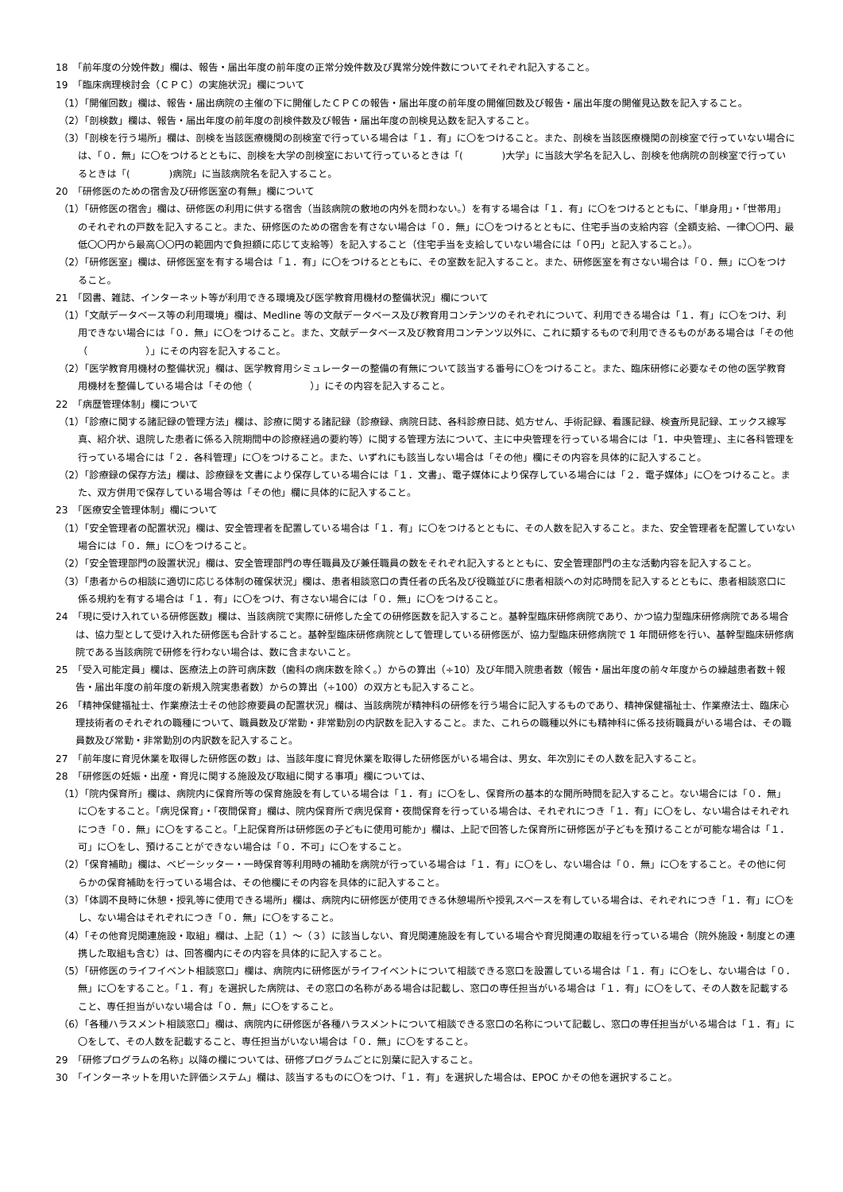18　「前年度の分娩件数」欄は、報告・届出年度の前年度の正常分娩件数及び異常分娩件数についてそれぞれ記入すること。
19　「臨床病理検討会（ＣＰＣ）の実施状況」欄について
（1）「開催回数」欄は、報告・届出病院の主催の下に開催したＣＰＣの報告・届出年度の前年度の開催回数及び報告・届出年度の開催見込数を記入すること。
（2）「剖検数」欄は、報告・届出年度の前年度の剖検件数及び報告・届出年度の剖検見込数を記入すること。
（3）「剖検を行う場所」欄は、剖検を当該医療機関の剖検室で行っている場合は「１．有」に〇をつけること。また、剖検を当該医療機関の剖検室で行っていない場合には、「０．無」に〇をつけるとともに、剖検を大学の剖検室において行っているときは「(　　　　)大学」に当該大学名を記入し、剖検を他病院の剖検室で行っているときは「(　　　　)病院」に当該病院名を記入すること。
20　「研修医のための宿舎及び研修医室の有無」欄について
（1）「研修医の宿舎」欄は、研修医の利用に供する宿舎（当該病院の敷地の内外を問わない。）を有する場合は「１．有」に〇をつけるとともに、「単身用」・「世帯用」のそれぞれの戸数を記入すること。また、研修医のための宿舎を有さない場合は「０．無」に〇をつけるとともに、住宅手当の支給内容（全額支給、一律〇〇円、最低〇〇円から最高〇〇円の範囲内で負担額に応じて支給等）を記入すること（住宅手当を支給していない場合には「０円」と記入すること。）。
（2）「研修医室」欄は、研修医室を有する場合は「１．有」に〇をつけるとともに、その室数を記入すること。また、研修医室を有さない場合は「０．無」に〇をつけること。
21　「図書、雑誌、インターネット等が利用できる環境及び医学教育用機材の整備状況」欄について
（1）「文献データベース等の利用環境」欄は、Medline 等の文献データベース及び教育用コンテンツのそれぞれについて、利用できる場合は「１．有」に〇をつけ、利用できない場合には「０．無」に〇をつけること。また、文献データベース及び教育用コンテンツ以外に、これに類するもので利用できるものがある場合は「その他（　　　　　　）」にその内容を記入すること。
（2）「医学教育用機材の整備状況」欄は、医学教育用シミュレーターの整備の有無について該当する番号に〇をつけること。また、臨床研修に必要なその他の医学教育用機材を整備している場合は「その他（　　　　　　）」にその内容を記入すること。
22　「病歴管理体制」欄について
（1）「診療に関する諸記録の管理方法」欄は、診療に関する諸記録（診療録、病院日誌、各科診療日誌、処方せん、手術記録、看護記録、検査所見記録、エックス線写真、紹介状、退院した患者に係る入院期間中の診療経過の要約等）に関する管理方法について、主に中央管理を行っている場合には「1．中央管理」、主に各科管理を行っている場合には「２．各科管理」に〇をつけること。また、いずれにも該当しない場合は「その他」欄にその内容を具体的に記入すること。
（2）「診療録の保存方法」欄は、診療録を文書により保存している場合には「１．文書」、電子媒体により保存している場合には「２．電子媒体」に〇をつけること。また、双方併用で保存している場合等は「その他」欄に具体的に記入すること。
23　「医療安全管理体制」欄について
（1）「安全管理者の配置状況」欄は、安全管理者を配置している場合は「１．有」に〇をつけるとともに、その人数を記入すること。また、安全管理者を配置していない場合には「０．無」に〇をつけること。
（2）「安全管理部門の設置状況」欄は、安全管理部門の専任職員及び兼任職員の数をそれぞれ記入するとともに、安全管理部門の主な活動内容を記入すること。
（3）「患者からの相談に適切に応じる体制の確保状況」欄は、患者相談窓口の責任者の氏名及び役職並びに患者相談への対応時間を記入するとともに、患者相談窓口に係る規約を有する場合は「１．有」に〇をつけ、有さない場合には「０．無」に〇をつけること。
24　「現に受け入れている研修医数」欄は、当該病院で実際に研修した全ての研修医数を記入すること。基幹型臨床研修病院であり、かつ協力型臨床研修病院である場合は、協力型として受け入れた研修医も合計すること。基幹型臨床研修病院として管理している研修医が、協力型臨床研修病院で 1 年間研修を行い、基幹型臨床研修病院である当該病院で研修を行わない場合は、数に含まないこと。
25　「受入可能定員」欄は、医療法上の許可病床数（歯科の病床数を除く。）からの算出（÷10）及び年間入院患者数（報告・届出年度の前々年度からの繰越患者数＋報告・届出年度の前年度の新規入院実患者数）からの算出（÷100）の双方とも記入すること。
26　「精神保健福祉士、作業療法士その他診療要員の配置状況」欄は、当該病院が精神科の研修を行う場合に記入するものであり、精神保健福祉士、作業療法士、臨床心理技術者のそれぞれの職種について、職員数及び常勤・非常勤別の内訳数を記入すること。また、これらの職種以外にも精神科に係る技術職員がいる場合は、その職員数及び常勤・非常勤別の内訳数を記入すること。
27　「前年度に育児休業を取得した研修医の数」は、当該年度に育児休業を取得した研修医がいる場合は、男女、年次別にその人数を記入すること。
28　「研修医の妊娠・出産・育児に関する施設及び取組に関する事項」欄については、
（1）「院内保育所」欄は、病院内に保育所等の保育施設を有している場合は「１．有」に〇をし、保育所の基本的な開所時間を記入すること。ない場合には「０．無」に〇をすること。「病児保育」・「夜間保育」欄は、院内保育所で病児保育・夜間保育を行っている場合は、それぞれにつき「１．有」に〇をし、ない場合はそれぞれにつき「０．無」に〇をすること。「上記保育所は研修医の子どもに使用可能か」欄は、上記で回答した保育所に研修医が子どもを預けることが可能な場合は「１．可」に〇をし、預けることができない場合は「０．不可」に〇をすること。
（2）「保育補助」欄は、ベビーシッター・一時保育等利用時の補助を病院が行っている場合は「１．有」に〇をし、ない場合は「０．無」に〇をすること。その他に何らかの保育補助を行っている場合は、その他欄にその内容を具体的に記入すること。
（3）「体調不良時に休憩・授乳等に使用できる場所」欄は、病院内に研修医が使用できる休憩場所や授乳スペースを有している場合は、それぞれにつき「１．有」に〇をし、ない場合はそれぞれにつき「０．無」に〇をすること。
（4）「その他育児関連施設・取組」欄は、上記（１）～（３）に該当しない、育児関連施設を有している場合や育児関連の取組を行っている場合（院外施設・制度との連携した取組も含む）は、回答欄内にその内容を具体的に記入すること。
（5）「研修医のライフイベント相談窓口」欄は、病院内に研修医がライフイベントについて相談できる窓口を設置している場合は「１．有」に〇をし、ない場合は「０．無」に〇をすること。「１．有」を選択した病院は、その窓口の名称がある場合は記載し、窓口の専任担当がいる場合は「１．有」に〇をして、その人数を記載すること、専任担当がいない場合は「０．無」に〇をすること。
（6）「各種ハラスメント相談窓口」欄は、病院内に研修医が各種ハラスメントについて相談できる窓口の名称について記載し、窓口の専任担当がいる場合は「１．有」に〇をして、その人数を記載すること、専任担当がいない場合は「０．無」に〇をすること。
29　「研修プログラムの名称」以降の欄については、研修プログラムごとに別葉に記入すること。
30　「インターネットを用いた評価システム」欄は、該当するものに〇をつけ、「１．有」を選択した場合は、EPOC かその他を選択すること。